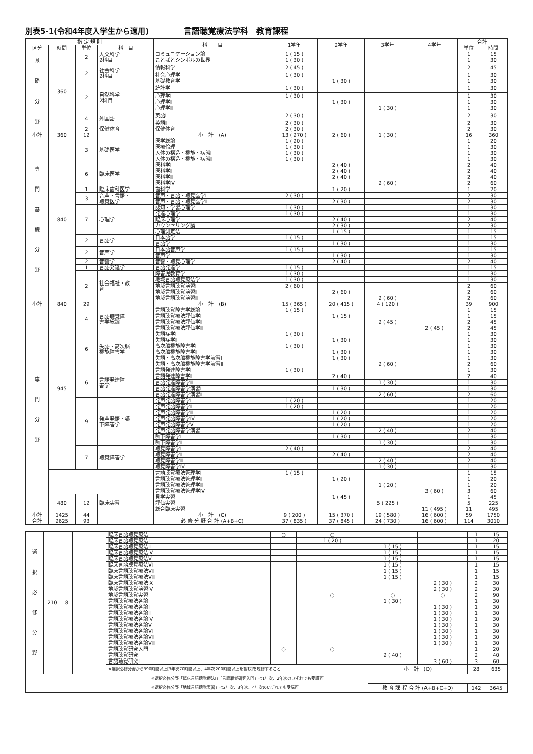別表5-1(令和4年度入学生から適用) 言語聴覚療法学科　教育課程
| 指 定 規 則 | | | | 科 目 | 1学年 | 2学年 | 3学年 | 4学年 | 合計 | |
| --- | --- | --- | --- | --- | --- | --- | --- | --- | --- | --- |
| 区分 | 時間 | 単位 | 科 目 | | | | | | 単位 | 時間 |
| 基 礎 分 野 | 360 | 2 | 人文科学 2科目 | コミュニケーション論 | 1 ( 15 ) | | | | 1 | 15 |
| | | | | ことばとシンボルの世界 | 1 ( 30 ) | | | | 1 | 30 |
| | | 2 | 社会科学 2科目 | 情報科学 | 2 ( 45 ) | | | | 2 | 45 |
| | | | | 社会心理学 | 1 ( 30 ) | | | | 1 | 30 |
| | | | | 基礎教育学 | | 1 ( 30 ) | | | 1 | 30 |
| | | 2 | 自然科学 2科目 | 統計学 | 1 ( 30 ) | | | | 1 | 30 |
| | | | | 心理学Ⅰ | 1 ( 30 ) | | | | 1 | 30 |
| | | | | 心理学Ⅱ | | 1 ( 30 ) | | | 1 | 30 |
| | | | | 心理学Ⅲ | | | 1 ( 30 ) | | 1 | 30 |
| | | 4 | 外国語 | 英語Ⅰ | 2 ( 30 ) | | | | 2 | 30 |
| | | | | 英語Ⅱ | 2 ( 30 ) | | | | 2 | 30 |
| | | 2 | 保健体育 | 保健体育 | 2 ( 30 ) | | | | 2 | 30 |
| 小計 | 360 | 12 | | 小 計 (A) | 13 ( 270 ) | 2 ( 60 ) | 1 ( 30 ) | | 16 | 360 |
| 専 門 基 礎 分 野 | 840 | 3 | 基礎医学 | 医学総論 | 1 ( 20 ) | | | | 1 | 20 |
| | | | | 医療倫理 | 1 ( 30 ) | | | | 1 | 30 |
| | | | | 人体の構造・機能・病態Ⅰ | 1 ( 30 ) | | | | 1 | 30 |
| | | | | 人体の構造・機能・病態Ⅱ | 1 ( 30 ) | | | | 1 | 30 |
| | | 6 | 臨床医学 | 医科学Ⅰ | | 2 ( 40 ) | | | 2 | 40 |
| | | | | 医科学Ⅱ | | 2 ( 40 ) | | | 2 | 40 |
| | | | | 医科学Ⅲ | | 2 ( 40 ) | | | 2 | 40 |
| | | | | 医科学Ⅳ | | | 2 ( 60 ) | | 2 | 60 |
| | | 1 | 臨床歯科医学 | 歯科学 | | 1 ( 20 ) | | | 1 | 20 |
| | | 3 | 音声・言語・ 聴覚医学 | 音声・言語・聴覚医学Ⅰ | 2 ( 30 ) | | | | 2 | 30 |
| | | | | 音声・言語・聴覚医学Ⅱ | | 2 ( 30 ) | | | 2 | 30 |
| | | 7 | 心理学 | 認知・学習心理学 | 1 ( 30 ) | | | | 1 | 30 |
| | | | | 発達心理学 | 1 ( 30 ) | | | | 1 | 30 |
| | | | | 臨床心理学 | | 2 ( 40 ) | | | 2 | 40 |
| | | | | カウンセリング論 | | 2 ( 30 ) | | | 2 | 30 |
| | | | | 心理測定法 | | 1 ( 15 ) | | | 1 | 15 |
| | | 2 | 言語学 | 日本語学 | 1 ( 15 ) | | | | 1 | 15 |
| | | | | 言語学 | | 1 ( 30 ) | | | 1 | 30 |
| | | 2 | 音声学 | 日本語音声学 | 1 ( 15 ) | | | | 1 | 15 |
| | | | | 音声学 | | 1 ( 30 ) | | | 1 | 30 |
| | | 2 | 音響学 | 音響・聴覚心理学 | | 2 ( 40 ) | | | 2 | 40 |
| | | 1 | 言語発達学 | 言語発達学 | 1 ( 15 ) | | | | 1 | 15 |
| | | 2 | 社会福祉・教 育 | 障害児教育学 | 1 ( 30 ) | | | | 1 | 30 |
| | | | | 地域言語聴覚療法学 | 1 ( 30 ) | | | | 1 | 30 |
| | | | | 地域言語聴覚演習Ⅰ | 2 ( 60 ) | | | | 2 | 60 |
| | | | | 地域言語聴覚演習Ⅱ | | 2 ( 60 ) | | | 2 | 60 |
| | | | | 地域言語聴覚演習Ⅲ | | | 2 ( 60 ) | | 2 | 60 |
| 小計 | 840 | 29 | | 小 計 (B) | 15 ( 365 ) | 20 ( 415 ) | 4 ( 120 ) | | 39 | 900 |
| 専 門 分 野 | 945 | 4 | 言語聴覚障 害学総論 | 言語聴覚障害学総論 | 1 ( 15 ) | | | | 1 | 15 |
| | | | | 言語聴覚療法評価学Ⅰ | | 1 ( 15 ) | | | 1 | 15 |
| | | | | 言語聴覚療法評価学Ⅱ | | | 2 ( 45 ) | | 2 | 45 |
| | | | | 言語聴覚療法評価学Ⅲ | | | | 2 ( 45 ) | 2 | 45 |
| | | 6 | 失語・高次脳 機能障害学 | 失語症学Ⅰ | 1 ( 30 ) | | | | 1 | 30 |
| | | | | 失語症学Ⅱ | | 1 ( 30 ) | | | 1 | 30 |
| | | | | 高次脳機能障害学Ⅰ | 1 ( 30 ) | | | | 1 | 30 |
| | | | | 高次脳機能障害学Ⅱ | | 1 ( 30 ) | | | 1 | 30 |
| | | | | 失語・高次脳機能障害学演習Ⅰ | | 1 ( 30 ) | | | 1 | 30 |
| | | | | 失語・高次脳機能障害学演習Ⅱ | | | 2 ( 60 ) | | 2 | 60 |
| | | 6 | 言語発達障 害学 | 言語発達障害学Ⅰ | 1 ( 30 ) | | | | 1 | 30 |
| | | | | 言語発達障害学Ⅱ | | 2 ( 40 ) | | | 2 | 40 |
| | | | | 言語発達障害学Ⅲ | | | 1 ( 30 ) | | 1 | 30 |
| | | | | 言語発達障害学演習Ⅰ | | 1 ( 30 ) | | | 1 | 30 |
| | | | | 言語発達障害学演習Ⅱ | | | 2 ( 60 ) | | 2 | 60 |
| | | 9 | 発声発語・嚥 下障害学 | 発声発語障害学Ⅰ | 1 ( 20 ) | | | | 1 | 20 |
| | | | | 発声発語障害学Ⅱ | 1 ( 20 ) | | | | 1 | 20 |
| | | | | 発声発語障害学Ⅲ | | 1 ( 20 ) | | | 1 | 20 |
| | | | | 発声発語障害学Ⅳ | | 1 ( 20 ) | | | 1 | 20 |
| | | | | 発声発語障害学Ⅴ | | 1 ( 20 ) | | | 1 | 20 |
| | | | | 発声発語障害学演習 | | | 2 ( 40 ) | | 2 | 40 |
| | | | | 嚥下障害学Ⅰ | | 1 ( 30 ) | | | 1 | 30 |
| | | | | 嚥下障害学Ⅱ | | | 1 ( 30 ) | | 1 | 30 |
| | | 7 | 聴覚障害学 | 聴覚障害学Ⅰ | 2 ( 40 ) | | | | 2 | 40 |
| | | | | 聴覚障害学Ⅱ | | 2 ( 40 ) | | | 2 | 40 |
| | | | | 聴覚障害学Ⅲ | | | 2 ( 40 ) | | 2 | 40 |
| | | | | 聴覚障害学Ⅳ | | | 1 ( 30 ) | | 1 | 30 |
| | | | | 言語聴覚療法管理学Ⅰ | 1 ( 15 ) | | | | 1 | 15 |
| | | | | 言語聴覚療法管理学Ⅱ | | 1 ( 20 ) | | | 1 | 20 |
| | | | | 言語聴覚療法管理学Ⅲ | | | 1 ( 20 ) | | 1 | 20 |
| | | | | 言語聴覚療法管理学Ⅳ | | | | 3 ( 60 ) | 3 | 60 |
| | 480 | 12 | 臨床実習 | 見学実習 | | 1 ( 45 ) | | | 1 | 45 |
| | | | | 評価実習 | | | 5 ( 225 ) | | 5 | 225 |
| | | | | 総合臨床実習 | | | | 11 ( 495 ) | 11 | 495 |
| 小計 | 1425 | 44 | | 小 計 (C) | 9 ( 200 ) | 15 ( 370 ) | 19 ( 580 ) | 16 ( 600 ) | 59 | 1750 |
| 合計 | 2625 | 93 | | 必 修 分 野 合 計 (A+B+C) | 37 ( 835 ) | 37 ( 845 ) | 24 ( 730 ) | 16 ( 600 ) | 114 | 3010 |
| 選 択 必 修 分 野 | 210 | 8 | | 臨床言語聴覚療法Ⅰ | ○ | ○ | | | 1 | 15 |
| | | | | 臨床言語聴覚療法Ⅱ | | 1 ( 20 ) | | | 1 | 20 |
| | | | | 臨床言語聴覚療法Ⅲ | | | 1 ( 15 ) | | 1 | 15 |
| | | | | 臨床言語聴覚療法Ⅳ | | | 1 ( 15 ) | | 1 | 15 |
| | | | | 臨床言語聴覚療法Ⅴ | | | 1 ( 15 ) | | 1 | 15 |
| | | | | 臨床言語聴覚療法Ⅵ | | | 1 ( 15 ) | | 1 | 15 |
| | | | | 臨床言語聴覚療法Ⅶ | | | 1 ( 15 ) | | 1 | 15 |
| | | | | 臨床言語聴覚療法Ⅷ | | | 1 ( 15 ) | | 1 | 15 |
| | | | | 臨床言語聴覚療法Ⅸ | | | | 2 ( 30 ) | 2 | 30 |
| | | | | 地域言語聴覚演習Ⅳ | | | | 2 ( 30 ) | 2 | 30 |
| | | | | 地域言語聴覚実習 | | ○ | ○ | ○ | 2 | 90 |
| | | | | 言語聴覚療法各論Ⅰ | | | 1 ( 30 ) | | 1 | 30 |
| | | | | 言語聴覚療法各論Ⅱ | | | | 1 ( 30 ) | 1 | 30 |
| | | | | 言語聴覚療法各論Ⅲ | | | | 1 ( 30 ) | 1 | 30 |
| | | | | 言語聴覚療法各論Ⅳ | | | | 1 ( 30 ) | 1 | 30 |
| | | | | 言語聴覚療法各論Ⅴ | | | | 1 ( 30 ) | 1 | 30 |
| | | | | 言語聴覚療法各論Ⅵ | | | | 1 ( 30 ) | 1 | 30 |
| | | | | 言語聴覚療法各論Ⅶ | | | | 1 ( 30 ) | 1 | 30 |
| | | | | 言語聴覚療法各論Ⅷ | | | | 1 ( 30 ) | 1 | 30 |
| | | | | 言語聴覚研究入門 | ○ | ○ | | | 1 | 20 |
| | | | | 言語聴覚研究Ⅰ | | | 2 ( 40 ) | | 2 | 40 |
| | | | | 言語聴覚研究Ⅱ | | | | 3 ( 60 ) | 3 | 60 |
| | | | | ※選択必修分野から390時間以上[3年次70時間以上、4年次200時間以上を含む]を履修すること | | | 小 計 (D) | | 28 | 635 |
| ※選択必修分野「臨床言語聴覚療法Ⅰ」「言語聴覚研究入門」は1年次、2年次のいずれでも受講可 | | | | | | | | | | |
| ※選択必修分野「地域言語聴覚実習」は2年次、3年次、4年次のいずれでも受講可 | | | | | | | 教 育 課 程 合 計 (A+B+C+D) | | 142 | 3645 |